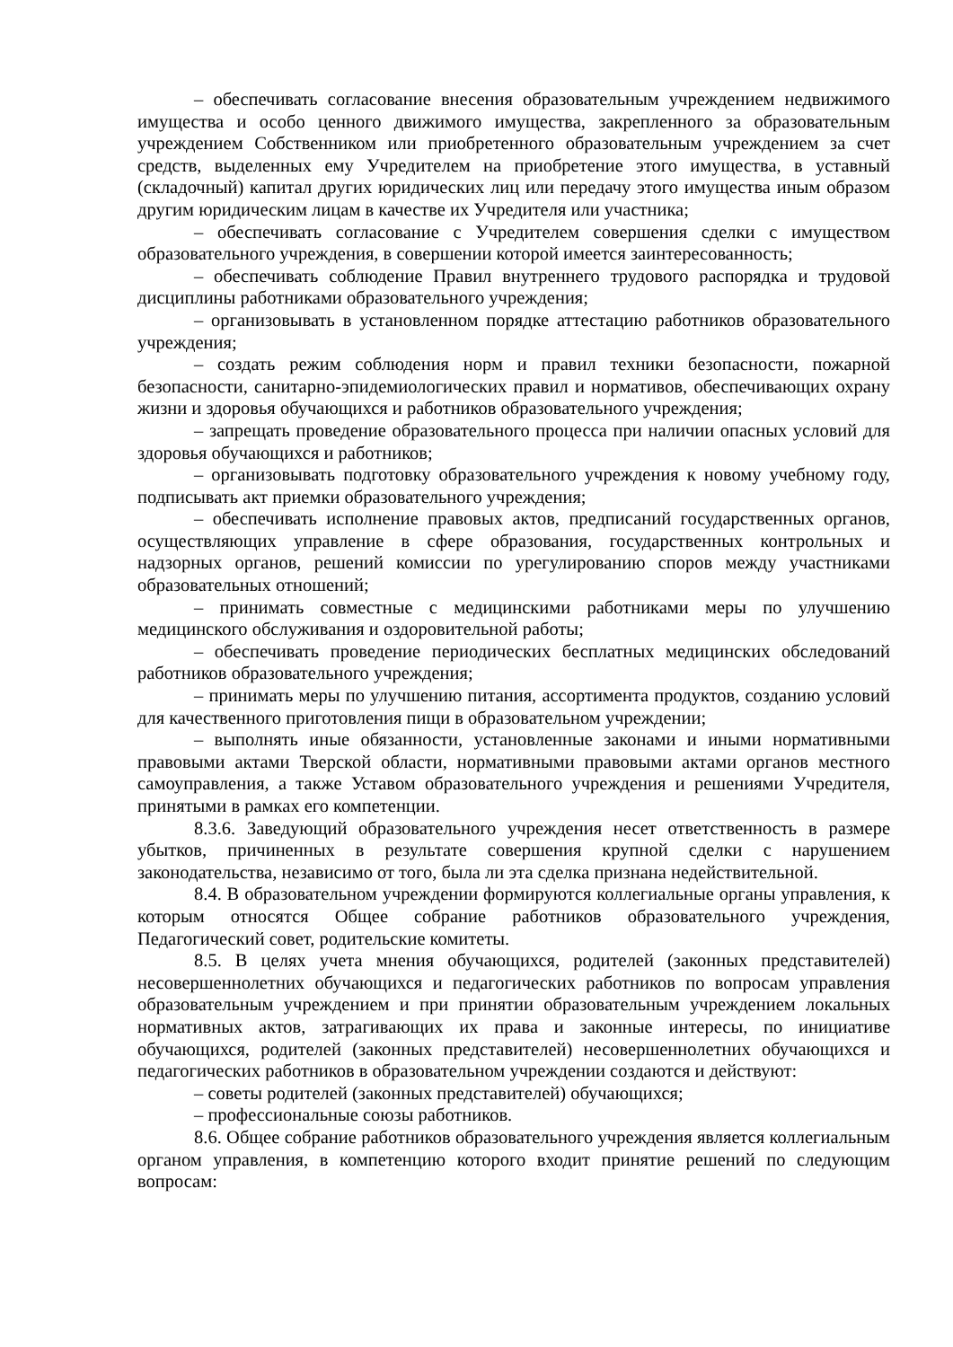– обеспечивать согласование внесения образовательным учреждением недвижимого имущества и особо ценного движимого имущества, закрепленного за образовательным учреждением Собственником или приобретенного образовательным учреждением за счет средств, выделенных ему Учредителем на приобретение этого имущества, в уставный (складочный) капитал других юридических лиц или передачу этого имущества иным образом другим юридическим лицам в качестве их Учредителя или участника;
– обеспечивать согласование с Учредителем совершения сделки с имуществом образовательного учреждения, в совершении которой имеется заинтересованность;
– обеспечивать соблюдение Правил внутреннего трудового распорядка и трудовой дисциплины работниками образовательного учреждения;
– организовывать в установленном порядке аттестацию работников образовательного учреждения;
– создать режим соблюдения норм и правил техники безопасности, пожарной безопасности, санитарно-эпидемиологических правил и нормативов, обеспечивающих охрану жизни и здоровья обучающихся и работников образовательного учреждения;
– запрещать проведение образовательного процесса при наличии опасных условий для здоровья обучающихся и работников;
– организовывать подготовку образовательного учреждения к новому учебному году, подписывать акт приемки образовательного учреждения;
– обеспечивать исполнение правовых актов, предписаний государственных органов, осуществляющих управление в сфере образования, государственных контрольных и надзорных органов, решений комиссии по урегулированию споров между участниками образовательных отношений;
– принимать совместные с медицинскими работниками меры по улучшению медицинского обслуживания и оздоровительной работы;
– обеспечивать проведение периодических бесплатных медицинских обследований работников образовательного учреждения;
– принимать меры по улучшению питания, ассортимента продуктов, созданию условий для качественного приготовления пищи в образовательном учреждении;
– выполнять иные обязанности, установленные законами и иными нормативными правовыми актами Тверской области, нормативными правовыми актами органов местного самоуправления, а также Уставом образовательного учреждения и решениями Учредителя, принятыми в рамках его компетенции.
8.3.6. Заведующий образовательного учреждения несет ответственность в размере убытков, причиненных в результате совершения крупной сделки с нарушением законодательства, независимо от того, была ли эта сделка признана недействительной.
8.4. В образовательном учреждении формируются коллегиальные органы управления, к которым относятся Общее собрание работников образовательного учреждения, Педагогический совет, родительские комитеты.
8.5. В целях учета мнения обучающихся, родителей (законных представителей) несовершеннолетних обучающихся и педагогических работников по вопросам управления образовательным учреждением и при принятии образовательным учреждением локальных нормативных актов, затрагивающих их права и законные интересы, по инициативе обучающихся, родителей (законных представителей) несовершеннолетних обучающихся и педагогических работников в образовательном учреждении создаются и действуют:
– советы родителей (законных представителей) обучающихся;
– профессиональные союзы работников.
8.6. Общее собрание работников образовательного учреждения является коллегиальным органом управления, в компетенцию которого входит принятие решений по следующим вопросам: